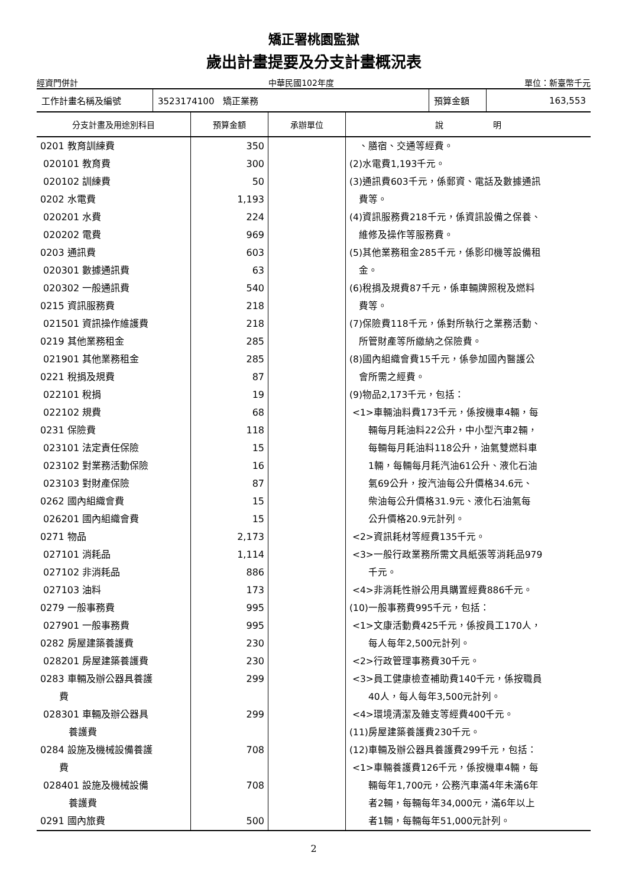矯正署桃園監獄
歲出計畫提要及分支計畫概況表
經資門併計 中華民國102年度 單位：新臺幣千元
| 工作計畫名稱及編號 | 3523174100 矯正業務 | 預算金額 | 163,553 |
| 分支計畫及用途別科目 | 預算金額 | 承辦單位 | 說 明 |
| --- | --- | --- | --- |
| 0201 教育訓練費 020101 教育費 020102 訓練費 0202 水電費 020201 水費 020202 電費 0203 通訊費 020301 數據通訊費 020302 一般通訊費 0215 資訊服務費 021501 資訊操作維護費 0219 其他業務租金 021901 其他業務租金 0221 稅捐及規費 022101 稅捐 022102 規費 0231 保險費 023101 法定責任保險 023102 對業務活動保險 023103 對財產保險 0262 國內組織會費 026201 國內組織會費 0271 物品 027101 消耗品 027102 非消耗品 027103 油料 0279 一般事務費 027901 一般事務費 0282 房屋建築養護費 028201 房屋建築養護費 0283 車輛及辦公器具養護 費 028301 車輛及辦公器具 養護費 0284 設施及機械設備養護 費 028401 設施及機械設備 養護費 0291 國內旅費 | 350 300 50 1,193 224 969 603 63 540 218 218 285 285 87 19 68 118 15 16 87 15 15 2,173 1,114 886 173 995 995 230 230 299 299 708 708 500 | | 、膳宿、交通等經費。 (2)水電費1,193千元。 (3)通訊費603千元，係郵資、電話及數據通訊 費等。 (4)資訊服務費218千元，係資訊設備之保養、 維修及操作等服務費。 (5)其他業務租金285千元，係影印機等設備租 金。 (6)稅捐及規費87千元，係車輛牌照稅及燃料 費等。 (7)保險費118千元，係對所執行之業務活動、 所管財產等所繳納之保險費。 (8)國內組織會費15千元，係參加國內醫護公 會所需之經費。 (9)物品2,173千元，包括： <1>車輛油料費173千元，係按機車4輛，每 輛每月耗油料22公升，中小型汽車2輛， 每輛每月耗油料118公升，油氣雙燃料車 1輛，每輛每月耗汽油61公升、液化石油 氣69公升，按汽油每公升價格34.6元、 柴油每公升價格31.9元、液化石油氣每 公升價格20.9元計列。 <2>資訊耗材等經費135千元。 <3>一般行政業務所需文具紙張等消耗品979 千元。 <4>非消耗性辦公用具購置經費886千元。 (10)一般事務費995千元，包括： <1>文康活動費425千元，係按員工170人， 每人每年2,500元計列。 <2>行政管理事務費30千元。 <3>員工健康檢查補助費140千元，係按職員 40人，每人每年3,500元計列。 <4>環境清潔及雜支等經費400千元。 (11)房屋建築養護費230千元。 (12)車輛及辦公器具養護費299千元，包括： <1>車輛養護費126千元，係按機車4輛，每 輛每年1,700元，公務汽車滿4年未滿6年 者2輛，每輛每年34,000元，滿6年以上 者1輛，每輛每年51,000元計列。 |
2